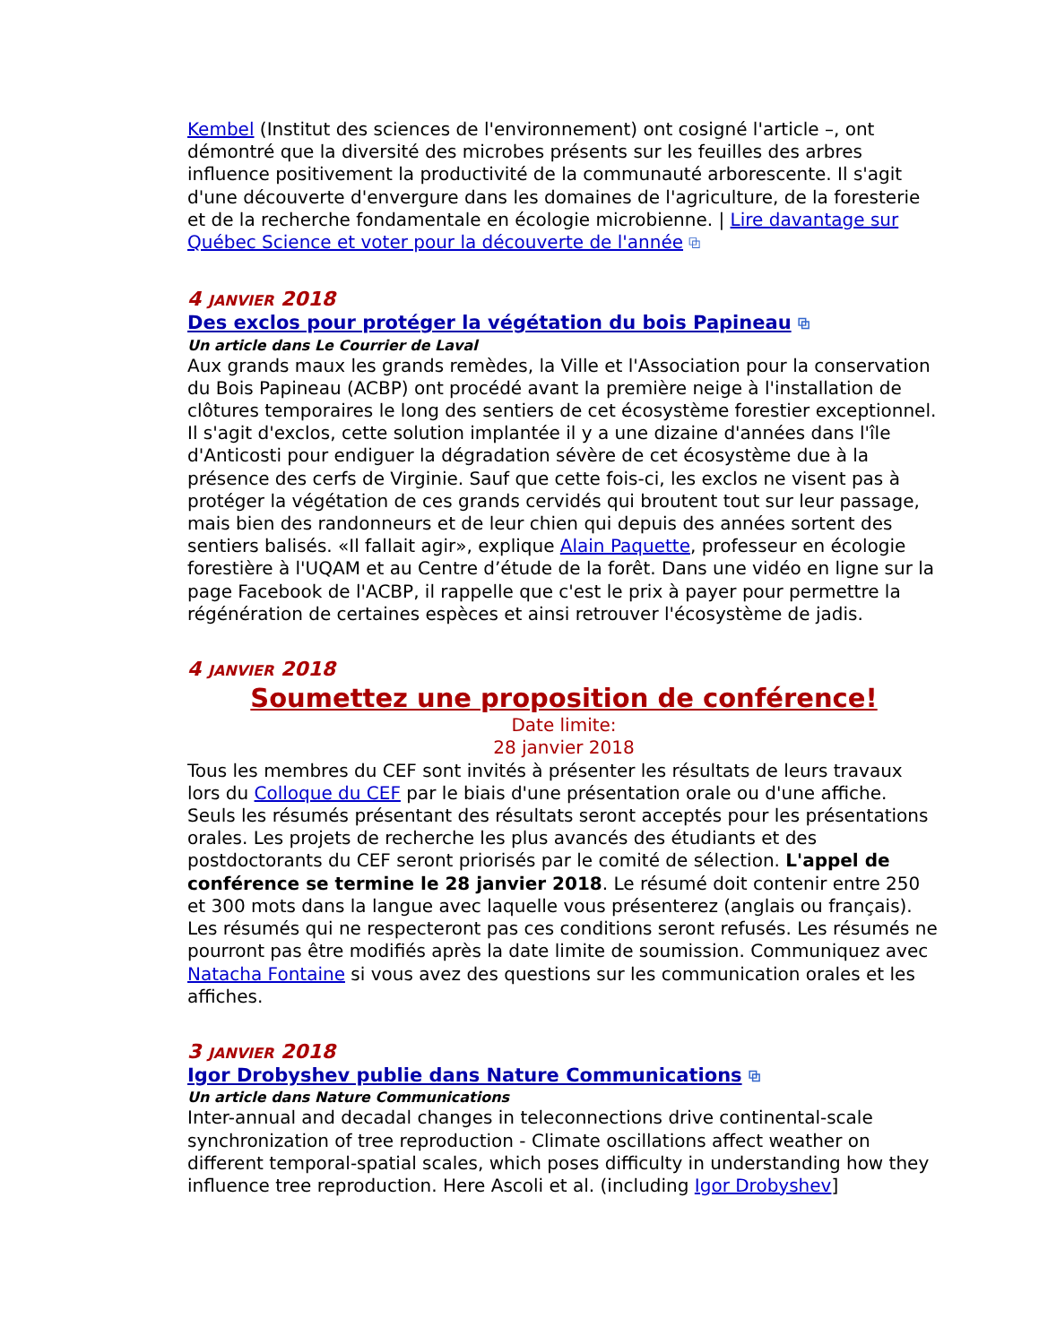Kembel (Institut des sciences de l'environnement) ont cosigné l'article –, ont démontré que la diversité des microbes présents sur les feuilles des arbres influence positivement la productivité de la communauté arborescente. Il s'agit d'une découverte d'envergure dans les domaines de l'agriculture, de la foresterie et de la recherche fondamentale en écologie microbienne. | Lire davantage sur Québec Science et voter pour la découverte de l'année ⧉
4 JANVIER 2018
Des exclos pour protéger la végétation du bois Papineau ⧉
Un article dans Le Courrier de Laval
Aux grands maux les grands remèdes, la Ville et l'Association pour la conservation du Bois Papineau (ACBP) ont procédé avant la première neige à l'installation de clôtures temporaires le long des sentiers de cet écosystème forestier exceptionnel. Il s'agit d'exclos, cette solution implantée il y a une dizaine d'années dans l'île d'Anticosti pour endiguer la dégradation sévère de cet écosystème due à la présence des cerfs de Virginie. Sauf que cette fois-ci, les exclos ne visent pas à protéger la végétation de ces grands cervidés qui broutent tout sur leur passage, mais bien des randonneurs et de leur chien qui depuis des années sortent des sentiers balisés. «Il fallait agir», explique Alain Paquette, professeur en écologie forestière à l'UQAM et au Centre d’étude de la forêt. Dans une vidéo en ligne sur la page Facebook de l'ACBP, il rappelle que c'est le prix à payer pour permettre la régénération de certaines espèces et ainsi retrouver l'écosystème de jadis.
4 JANVIER 2018
Soumettez une proposition de conférence!
Date limite:
28 janvier 2018
Tous les membres du CEF sont invités à présenter les résultats de leurs travaux lors du Colloque du CEF par le biais d'une présentation orale ou d'une affiche. Seuls les résumés présentant des résultats seront acceptés pour les présentations orales. Les projets de recherche les plus avancés des étudiants et des postdoctorants du CEF seront priorisés par le comité de sélection. L'appel de conférence se termine le 28 janvier 2018. Le résumé doit contenir entre 250 et 300 mots dans la langue avec laquelle vous présenterez (anglais ou français). Les résumés qui ne respecteront pas ces conditions seront refusés. Les résumés ne pourront pas être modifiés après la date limite de soumission. Communiquez avec Natacha Fontaine si vous avez des questions sur les communication orales et les affiches.
3 JANVIER 2018
Igor Drobyshev publie dans Nature Communications ⧉
Un article dans Nature Communications
Inter-annual and decadal changes in teleconnections drive continental-scale synchronization of tree reproduction - Climate oscillations affect weather on different temporal-spatial scales, which poses difficulty in understanding how they influence tree reproduction. Here Ascoli et al. (including Igor Drobyshev]